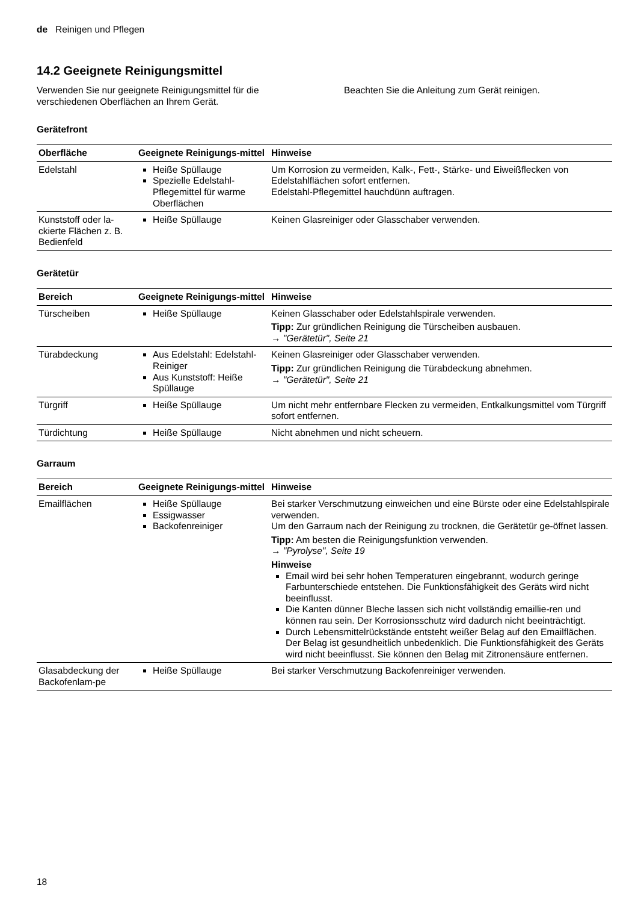de Reinigen und Pflegen
14.2 Geeignete Reinigungsmittel
Verwenden Sie nur geeignete Reinigungsmittel für die verschiedenen Oberflächen an Ihrem Gerät.
Beachten Sie die Anleitung zum Gerät reinigen.
Gerätefront
| Oberfläche | Geeignete Reinigungs-mittel | Hinweise |
| --- | --- | --- |
| Edelstahl | Heiße Spüllauge Spezielle Edelstahl-Pflegemittel für warme Oberflächen | Um Korrosion zu vermeiden, Kalk-, Fett-, Stärke- und Eiweißflecken von Edelstahlflächen sofort entfernen. Edelstahl-Pflegemittel hauchdünn auftragen. |
| Kunststoff oder la-ckierte Flächen z. B. Bedienfeld | Heiße Spüllauge | Keinen Glasreiniger oder Glasschaber verwenden. |
Gerätetür
| Bereich | Geeignete Reinigungs-mittel | Hinweise |
| --- | --- | --- |
| Türscheiben | Heiße Spüllauge | Keinen Glasschaber oder Edelstahlspirale verwenden. Tipp: Zur gründlichen Reinigung die Türscheiben ausbauen. → "Gerätetür", Seite 21 |
| Türabdeckung | Aus Edelstahl: Edelstahl-Reiniger Aus Kunststoff: Heiße Spüllauge | Keinen Glasreiniger oder Glasschaber verwenden. Tipp: Zur gründlichen Reinigung die Türabdeckung abnehmen. → "Gerätetür", Seite 21 |
| Türgriff | Heiße Spüllauge | Um nicht mehr entfernbare Flecken zu vermeiden, Entkalkungsmittel vom Türgriff sofort entfernen. |
| Türdichtung | Heiße Spüllauge | Nicht abnehmen und nicht scheuern. |
Garraum
| Bereich | Geeignete Reinigungs-mittel | Hinweise |
| --- | --- | --- |
| Emailflächen | Heiße Spüllauge Essigwasser Backofenreiniger | Bei starker Verschmutzung einweichen und eine Bürste oder eine Edelstahlspirale verwenden. Um den Garraum nach der Reinigung zu trocknen, die Gerätetür ge-öffnet lassen. Tipp: Am besten die Reinigungsfunktion verwenden. → "Pyrolyse", Seite 19 Hinweise Email wird bei sehr hohen Temperaturen eingebrannt, wodurch geringe Farbunterschiede entstehen. Die Funktionsfähigkeit des Geräts wird nicht beeinflusst. Die Kanten dünner Bleche lassen sich nicht vollständig emaillie-ren und können rau sein. Der Korrosionsschutz wird dadurch nicht beeinträchtigt. Durch Lebensmittelrückstände entsteht weißer Belag auf den Emailflächen. Der Belag ist gesundheitlich unbedenklich. Die Funktionsfähigkeit des Geräts wird nicht beeinflusst. Sie können den Belag mit Zitronensäure entfernen. |
| Glasabdeckung der Backofenlam-pe | Heiße Spüllauge | Bei starker Verschmutzung Backofenreiniger verwenden. |
18